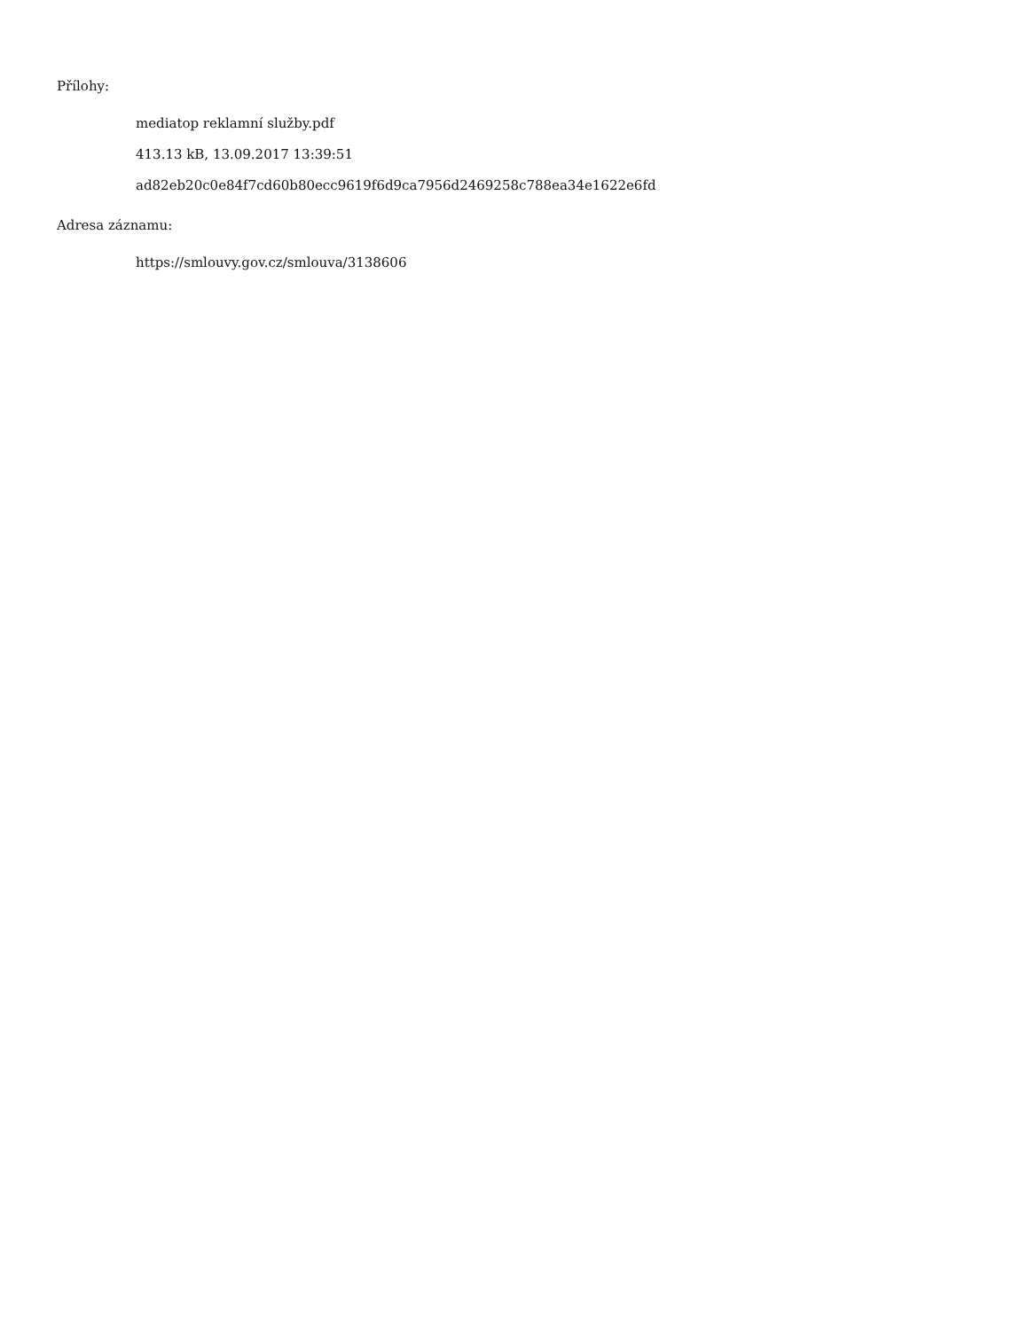Přílohy:
mediatop reklamní služby.pdf
413.13 kB, 13.09.2017 13:39:51
ad82eb20c0e84f7cd60b80ecc9619f6d9ca7956d2469258c788ea34e1622e6fd
Adresa záznamu:
https://smlouvy.gov.cz/smlouva/3138606